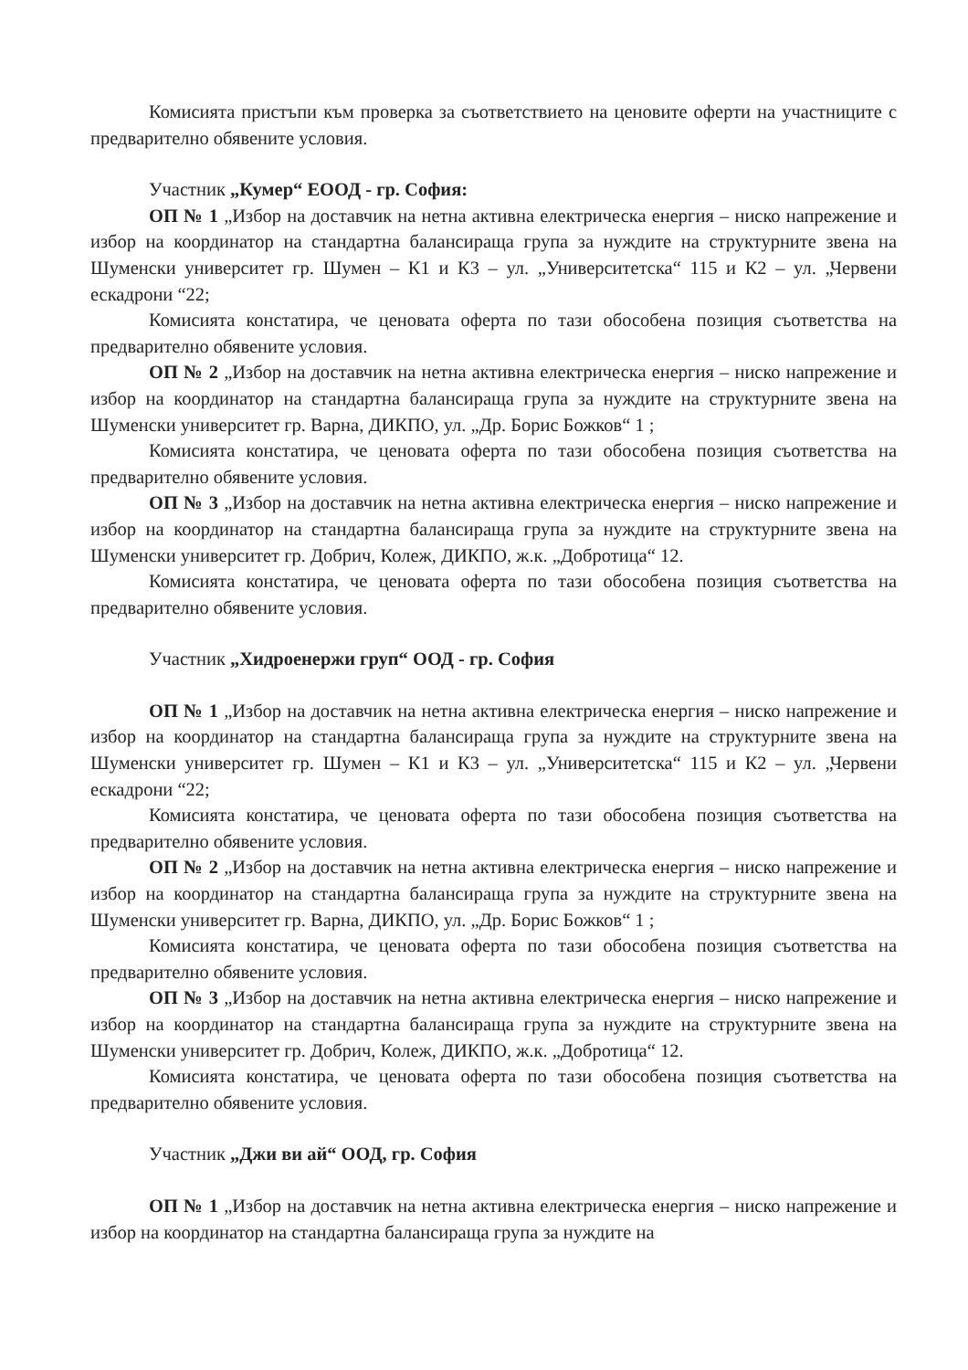Комисията пристъпи към проверка за съответствието на ценовите оферти на участниците с предварително обявените условия.
Участник „Кумер“ ЕООД - гр. София:
ОП № 1 „Избор на доставчик на нетна активна електрическа енергия – ниско напрежение и избор на координатор на стандартна балансираща група за нуждите на структурните звена на Шуменски университет гр. Шумен – К1 и К3 – ул. „Университетска“ 115 и К2 – ул. „Червени ескадрони “22;
Комисията констатира, че ценовата оферта по тази обособена позиция съответства на предварително обявените условия.
ОП № 2 „Избор на доставчик на нетна активна електрическа енергия – ниско напрежение и избор на координатор на стандартна балансираща група за нуждите на структурните звена на Шуменски университет гр. Варна, ДИКПО, ул. „Др. Борис Божков“ 1 ;
Комисията констатира, че ценовата оферта по тази обособена позиция съответства на предварително обявените условия.
ОП № 3 „Избор на доставчик на нетна активна електрическа енергия – ниско напрежение и избор на координатор на стандартна балансираща група за нуждите на структурните звена на Шуменски университет гр. Добрич, Колеж, ДИКПО, ж.к. „Добротица“ 12.
Комисията констатира, че ценовата оферта по тази обособена позиция съответства на предварително обявените условия.
Участник „Хидроенержи груп“ ООД - гр. София
ОП № 1 „Избор на доставчик на нетна активна електрическа енергия – ниско напрежение и избор на координатор на стандартна балансираща група за нуждите на структурните звена на Шуменски университет гр. Шумен – К1 и К3 – ул. „Университетска“ 115 и К2 – ул. „Червени ескадрони “22;
Комисията констатира, че ценовата оферта по тази обособена позиция съответства на предварително обявените условия.
ОП № 2 „Избор на доставчик на нетна активна електрическа енергия – ниско напрежение и избор на координатор на стандартна балансираща група за нуждите на структурните звена на Шуменски университет гр. Варна, ДИКПО, ул. „Др. Борис Божков“ 1 ;
Комисията констатира, че ценовата оферта по тази обособена позиция съответства на предварително обявените условия.
ОП № 3 „Избор на доставчик на нетна активна електрическа енергия – ниско напрежение и избор на координатор на стандартна балансираща група за нуждите на структурните звена на Шуменски университет гр. Добрич, Колеж, ДИКПО, ж.к. „Добротица“ 12.
Комисията констатира, че ценовата оферта по тази обособена позиция съответства на предварително обявените условия.
Участник „Джи ви ай“ ООД, гр. София
ОП № 1 „Избор на доставчик на нетна активна електрическа енергия – ниско напрежение и избор на координатор на стандартна балансираща група за нуждите на